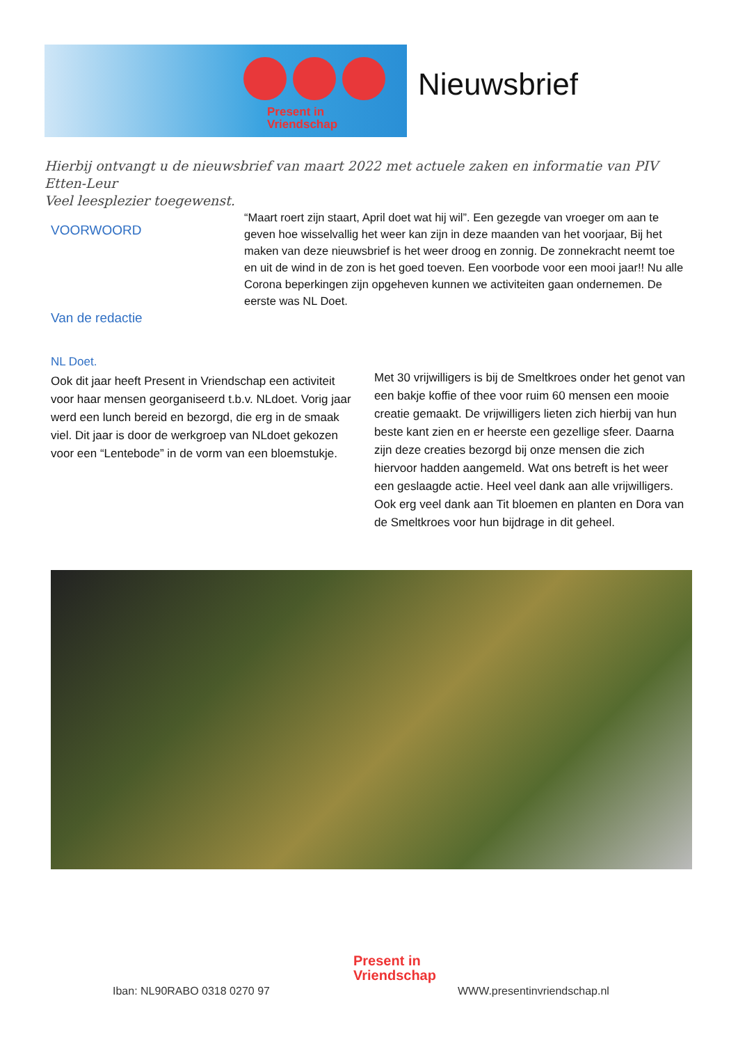Present in
Vriendschap
Nieuwsbrief
Hierbij ontvangt u de nieuwsbrief van maart 2022 met actuele zaken en informatie van PIV Etten-Leur
Veel leesplezier toegewenst.
VOORWOORD
“Maart roert zijn staart, April doet wat hij wil”. Een gezegde van vroeger om aan te geven hoe wisselvallig het weer kan zijn in deze maanden van het voorjaar, Bij het maken van deze nieuwsbrief is het weer droog en zonnig. De zonnekracht neemt toe en uit de wind in de zon is het goed toeven. Een voorbode voor een mooi jaar!! Nu alle Corona beperkingen zijn opgeheven kunnen we activiteiten gaan ondernemen. De eerste was NL Doet.
Van de redactie
NL Doet.
Ook dit jaar heeft Present in Vriendschap een activiteit voor haar mensen georganiseerd t.b.v. NLdoet. Vorig jaar werd een lunch bereid en bezorgd, die erg in de smaak viel. Dit jaar is door de werkgroep van NLdoet gekozen voor een “Lentebode” in de vorm van een bloemstukje.
Met 30 vrijwilligers is bij de Smeltkroes onder het genot van een bakje koffie of thee voor ruim 60 mensen een mooie creatie gemaakt. De vrijwilligers lieten zich hierbij van hun beste kant zien en er heerste een gezellige sfeer. Daarna zijn deze creaties bezorgd bij onze mensen die zich hiervoor hadden aangemeld. Wat ons betreft is het weer een geslaagde actie. Heel veel dank aan alle vrijwilligers. Ook erg veel dank aan Tit bloemen en planten en Dora van de Smeltkroes voor hun bijdrage in dit geheel.
Present in
Vriendschap
Iban: NL90RABO 0318 0270 97 WWW.presentinvriendschap.nl